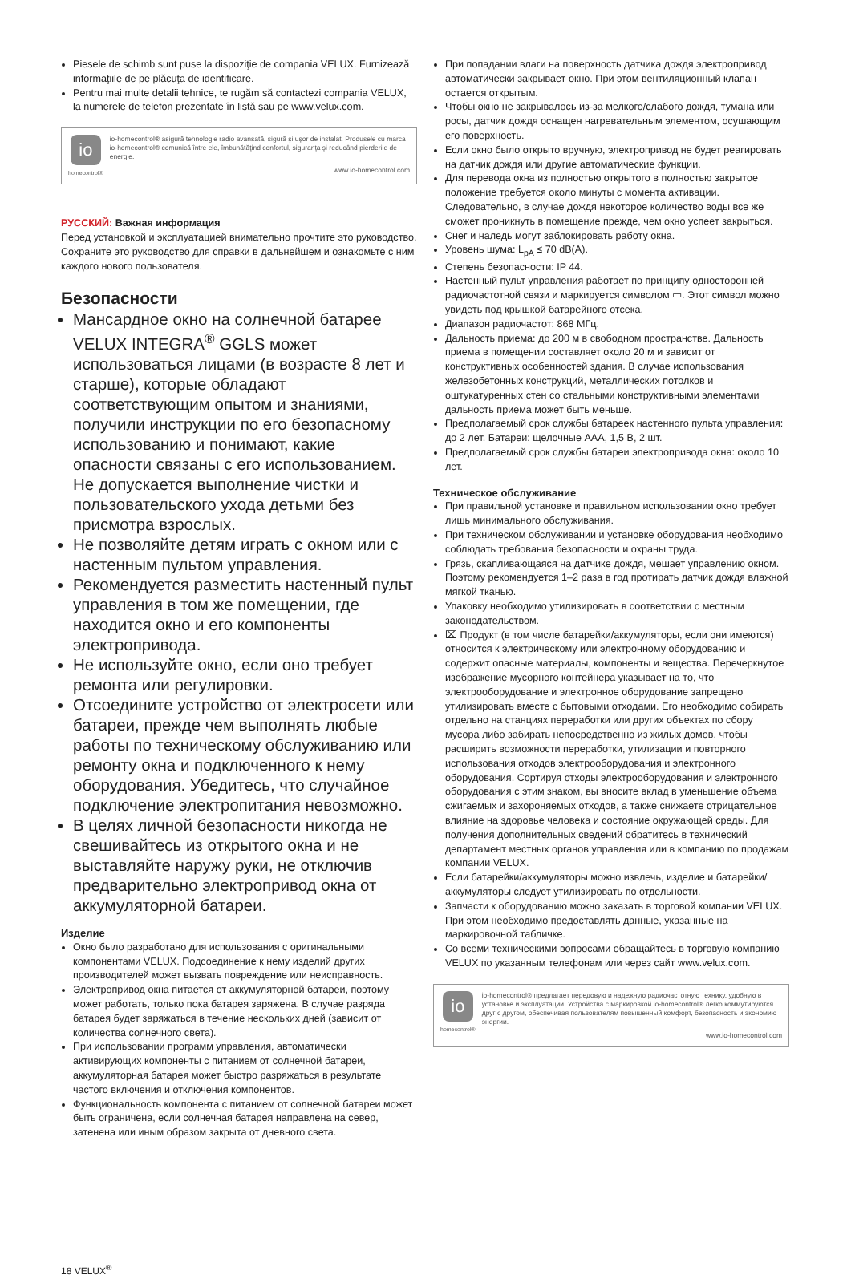Piesele de schimb sunt puse la dispoziţie de compania VELUX. Furnizează informaţiile de pe plăcuţa de identificare.
Pentru mai multe detalii tehnice, te rugăm să contactezi compania VELUX, la numerele de telefon prezentate în listă sau pe www.velux.com.
io
homecontrol®
io-homecontrol® asigură tehnologie radio avansată, sigură şi uşor de instalat. Produsele cu marca io-homecontrol® comunică între ele, îmbunătăţind confortul, siguranţa şi reducând pierderile de energie.
www.io-homecontrol.com
РУССКИЙ: Важная информация
Перед установкой и эксплуатацией внимательно прочтите это руководство. Сохраните это руководство для справки в дальнейшем и ознакомьте с ним каждого нового пользователя.
Безопасности
Мансардное окно на солнечной батарее VELUX INTEGRA<sup>®</sup> GGLS может использоваться лицами (в возрасте 8 лет и старше), которые обладают соответствующим опытом и знаниями, получили инструкции по его безопасному использованию и понимают, какие опасности связаны с его использованием. Не допускается выполнение чистки и пользовательского ухода детьми без присмотра взрослых.
Не позволяйте детям играть с окном или с настенным пультом управления.
Рекомендуется разместить настенный пульт управления в том же помещении, где находится окно и его компоненты электропривода.
Не используйте окно, если оно требует ремонта или регулировки.
Отсоедините устройство от электросети или батареи, прежде чем выполнять любые работы по техническому обслуживанию или ремонту окна и подключенного к нему оборудования. Убедитесь, что случайное подключение электропитания невозможно.
В целях личной безопасности никогда не свешивайтесь из открытого окна и не выставляйте наружу руки, не отключив предварительно электропривод окна от аккумуляторной батареи.
Изделие
Окно было разработано для использования с оригинальными компонентами VELUX. Подсоединение к нему изделий других производителей может вызвать повреждение или неисправность.
Электропривод окна питается от аккумуляторной батареи, поэтому может работать, только пока батарея заряжена. В случае разряда батарея будет заряжаться в течение нескольких дней (зависит от количества солнечного света).
При использовании программ управления, автоматически активирующих компоненты с питанием от солнечной батареи, аккумуляторная батарея может быстро разряжаться в результате частого включения и отключения компонентов.
Функциональность компонента с питанием от солнечной батареи может быть ограничена, если солнечная батарея направлена на север, затенена или иным образом закрыта от дневного света.
При попадании влаги на поверхность датчика дождя электропривод автоматически закрывает окно. При этом вентиляционный клапан остается открытым.
Чтобы окно не закрывалось из-за мелкого/слабого дождя, тумана или росы, датчик дождя оснащен нагревательным элементом, осушающим его поверхность.
Если окно было открыто вручную, электропривод не будет реагировать на датчик дождя или другие автоматические функции.
Для перевода окна из полностью открытого в полностью закрытое положение требуется около минуты с момента активации. Следовательно, в случае дождя некоторое количество воды все же сможет проникнуть в помещение прежде, чем окно успеет закрыться.
Снег и наледь могут заблокировать работу окна.
Уровень шума: L<sub>pA</sub> ≤ 70 dB(A).
Степень безопасности: IP 44.
Настенный пульт управления работает по принципу односторонней радиочастотной связи и маркируется символом ▭. Этот символ можно увидеть под крышкой батарейного отсека.
Диапазон радиочастот: 868 МГц.
Дальность приема: до 200 м в свободном пространстве. Дальность приема в помещении составляет около 20 м и зависит от конструктивных особенностей здания. В случае использования железобетонных конструкций, металлических потолков и оштукатуренных стен со стальными конструктивными элементами дальность приема может быть меньше.
Предполагаемый срок службы батареек настенного пульта управления: до 2 лет. Батареи: щелочные AAA, 1,5 В, 2 шт.
Предполагаемый срок службы батареи электропривода окна: около 10 лет.
Техническое обслуживание
При правильной установке и правильном использовании окно требует лишь минимального обслуживания.
При техническом обслуживании и установке оборудования необходимо соблюдать требования безопасности и охраны труда.
Грязь, скапливающаяся на датчике дождя, мешает управлению окном. Поэтому рекомендуется 1–2 раза в год протирать датчик дождя влажной мягкой тканью.
Упаковку необходимо утилизировать в соответствии с местным законодательством.
⌧ Продукт (в том числе батарейки/аккумуляторы, если они имеются) относится к электрическому или электронному оборудованию и содержит опасные материалы, компоненты и вещества. Перечеркнутое изображение мусорного контейнера указывает на то, что электрооборудование и электронное оборудование запрещено утилизировать вместе с бытовыми отходами. Его необходимо собирать отдельно на станциях переработки или других объектах по сбору мусора либо забирать непосредственно из жилых домов, чтобы расширить возможности переработки, утилизации и повторного использования отходов электрооборудования и электронного оборудования. Сортируя отходы электрооборудования и электронного оборудования с этим знаком, вы вносите вклад в уменьшение объема сжигаемых и захороняемых отходов, а также снижаете отрицательное влияние на здоровье человека и состояние окружающей среды. Для получения дополнительных сведений обратитесь в технический департамент местных органов управления или в компанию по продажам компании VELUX.
Если батарейки/аккумуляторы можно извлечь, изделие и батарейки/аккумуляторы следует утилизировать по отдельности.
Запчасти к оборудованию можно заказать в торговой компании VELUX. При этом необходимо предоставлять данные, указанные на маркировочной табличке.
Со всеми техническими вопросами обращайтесь в торговую компанию VELUX по указанным телефонам или через сайт www.velux.com.
io
homecontrol®
io-homecontrol® предлагает передовую и надежную радиочастотную технику, удобную в установке и эксплуатации. Устройства с маркировкой io-homecontrol® легко коммутируются друг с другом, обеспечивая пользователям повышенный комфорт, безопасность и экономию энергии.
www.io-homecontrol.com
18 VELUX<sup>®</sup>